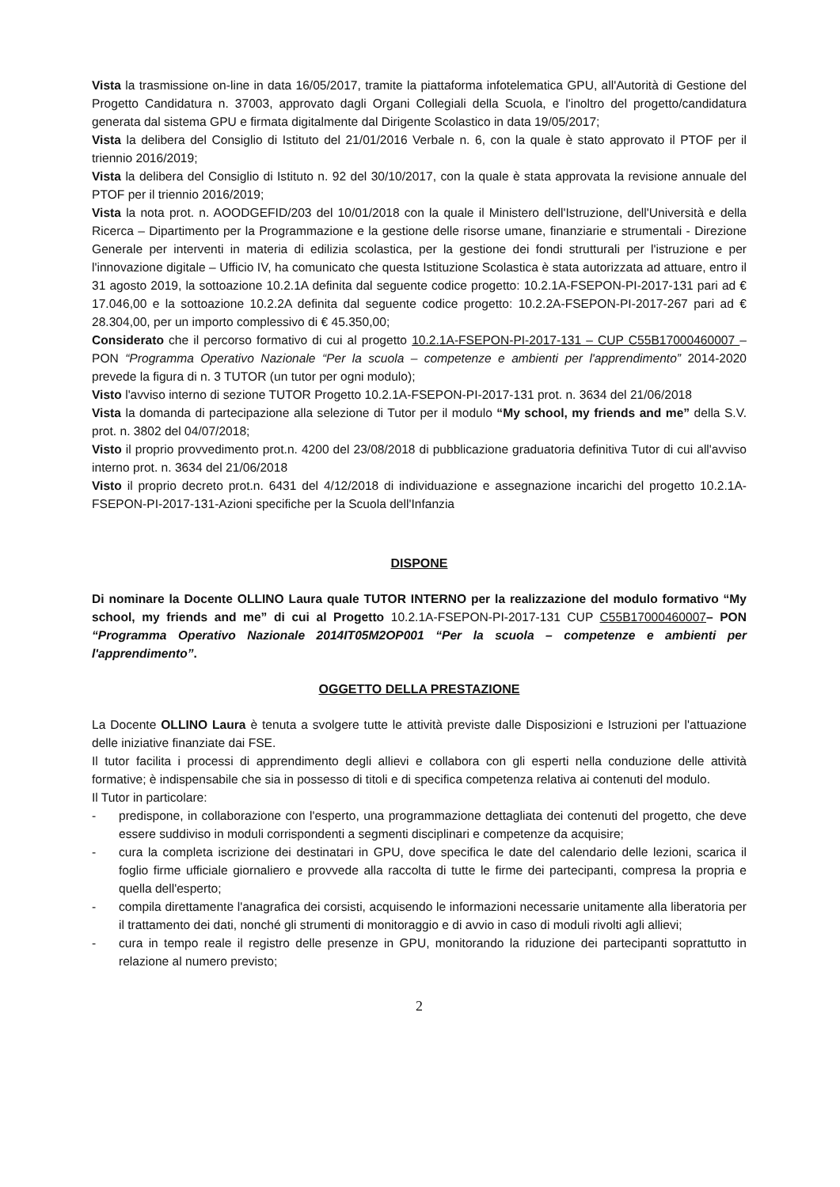Vista la trasmissione on-line in data 16/05/2017, tramite la piattaforma infotelematica GPU, all'Autorità di Gestione del Progetto Candidatura n. 37003, approvato dagli Organi Collegiali della Scuola, e l'inoltro del progetto/candidatura generata dal sistema GPU e firmata digitalmente dal Dirigente Scolastico in data 19/05/2017;
Vista la delibera del Consiglio di Istituto del 21/01/2016 Verbale n. 6, con la quale è stato approvato il PTOF per il triennio 2016/2019;
Vista la delibera del Consiglio di Istituto n. 92 del 30/10/2017, con la quale è stata approvata la revisione annuale del PTOF per il triennio 2016/2019;
Vista la nota prot. n. AOODGEFID/203 del 10/01/2018 con la quale il Ministero dell'Istruzione, dell'Università e della Ricerca – Dipartimento per la Programmazione e la gestione delle risorse umane, finanziarie e strumentali - Direzione Generale per interventi in materia di edilizia scolastica, per la gestione dei fondi strutturali per l'istruzione e per l'innovazione digitale – Ufficio IV, ha comunicato che questa Istituzione Scolastica è stata autorizzata ad attuare, entro il 31 agosto 2019, la sottoazione 10.2.1A definita dal seguente codice progetto: 10.2.1A-FSEPON-PI-2017-131 pari ad € 17.046,00 e la sottoazione 10.2.2A definita dal seguente codice progetto: 10.2.2A-FSEPON-PI-2017-267 pari ad € 28.304,00, per un importo complessivo di € 45.350,00;
Considerato che il percorso formativo di cui al progetto 10.2.1A-FSEPON-PI-2017-131 – CUP C55B17000460007 – PON “Programma Operativo Nazionale “Per la scuola – competenze e ambienti per l'apprendimento” 2014-2020 prevede la figura di n. 3 TUTOR (un tutor per ogni modulo);
Visto l'avviso interno di sezione TUTOR Progetto 10.2.1A-FSEPON-PI-2017-131 prot. n. 3634 del 21/06/2018
Vista la domanda di partecipazione alla selezione di Tutor per il modulo “My school, my friends and me” della S.V. prot. n. 3802 del 04/07/2018;
Visto il proprio provvedimento prot.n. 4200 del 23/08/2018 di pubblicazione graduatoria definitiva Tutor di cui all'avviso interno prot. n. 3634 del 21/06/2018
Visto il proprio decreto prot.n. 6431 del 4/12/2018 di individuazione e assegnazione incarichi del progetto 10.2.1A-FSEPON-PI-2017-131-Azioni specifiche per la Scuola dell'Infanzia
DISPONE
Di nominare la Docente OLLINO Laura quale TUTOR INTERNO per la realizzazione del modulo formativo “My school, my friends and me” di cui al Progetto 10.2.1A-FSEPON-PI-2017-131 CUP C55B17000460007– PON “Programma Operativo Nazionale 2014IT05M2OP001 “Per la scuola – competenze e ambienti per l'apprendimento”.
OGGETTO DELLA PRESTAZIONE
La Docente OLLINO Laura è tenuta a svolgere tutte le attività previste dalle Disposizioni e Istruzioni per l'attuazione delle iniziative finanziate dai FSE.
Il tutor facilita i processi di apprendimento degli allievi e collabora con gli esperti nella conduzione delle attività formative; è indispensabile che sia in possesso di titoli e di specifica competenza relativa ai contenuti del modulo.
Il Tutor in particolare:
- predispone, in collaborazione con l'esperto, una programmazione dettagliata dei contenuti del progetto, che deve essere suddiviso in moduli corrispondenti a segmenti disciplinari e competenze da acquisire;
- cura la completa iscrizione dei destinatari in GPU, dove specifica le date del calendario delle lezioni, scarica il foglio firme ufficiale giornaliero e provvede alla raccolta di tutte le firme dei partecipanti, compresa la propria e quella dell'esperto;
- compila direttamente l'anagrafica dei corsisti, acquisendo le informazioni necessarie unitamente alla liberatoria per il trattamento dei dati, nonché gli strumenti di monitoraggio e di avvio in caso di moduli rivolti agli allievi;
- cura in tempo reale il registro delle presenze in GPU, monitorando la riduzione dei partecipanti soprattutto in relazione al numero previsto;
2